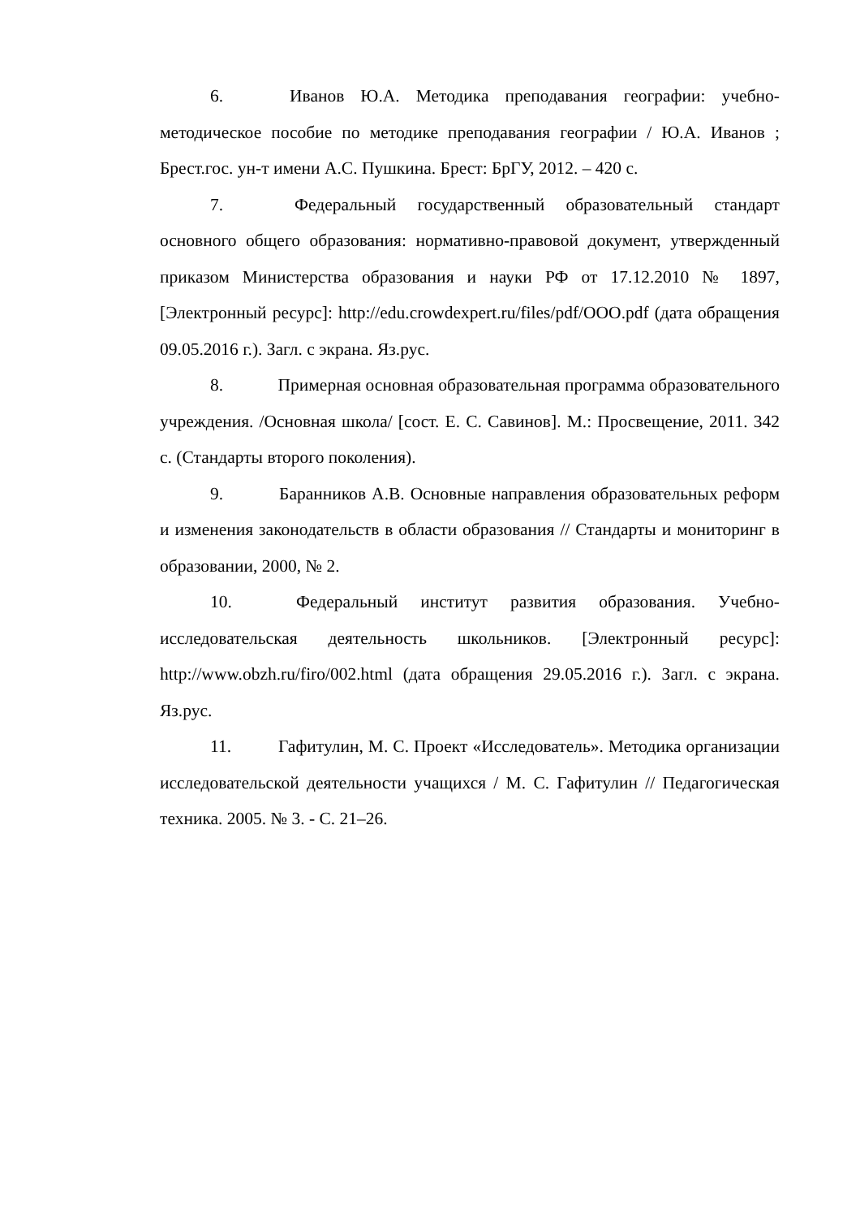6. Иванов Ю.А. Методика преподавания географии: учебно-методическое пособие по методике преподавания географии / Ю.А. Иванов ; Брест.гос. ун-т имени А.С. Пушкина. Брест: БрГУ, 2012. – 420 с.
7. Федеральный государственный образовательный стандарт основного общего образования: нормативно-правовой документ, утвержденный приказом Министерства образования и науки РФ от 17.12.2010 № 1897, [Электронный ресурс]: http://edu.crowdexpert.ru/files/pdf/OOO.pdf (дата обращения 09.05.2016 г.). Загл. с экрана. Яз.рус.
8. Примерная основная образовательная программа образовательного учреждения. /Основная школа/ [сост. Е. С. Савинов]. М.: Просвещение, 2011. 342 с. (Стандарты второго поколения).
9. Баранников А.В. Основные направления образовательных реформ и изменения законодательств в области образования // Стандарты и мониторинг в образовании, 2000, № 2.
10. Федеральный институт развития образования. Учебно-исследовательская деятельность школьников. [Электронный ресурс]: http://www.obzh.ru/firo/002.html (дата обращения 29.05.2016 г.). Загл. с экрана. Яз.рус.
11. Гафитулин, М. С. Проект «Исследователь». Методика организации исследовательской деятельности учащихся / М. С. Гафитулин // Педагогическая техника. 2005. № 3. - С. 21–26.